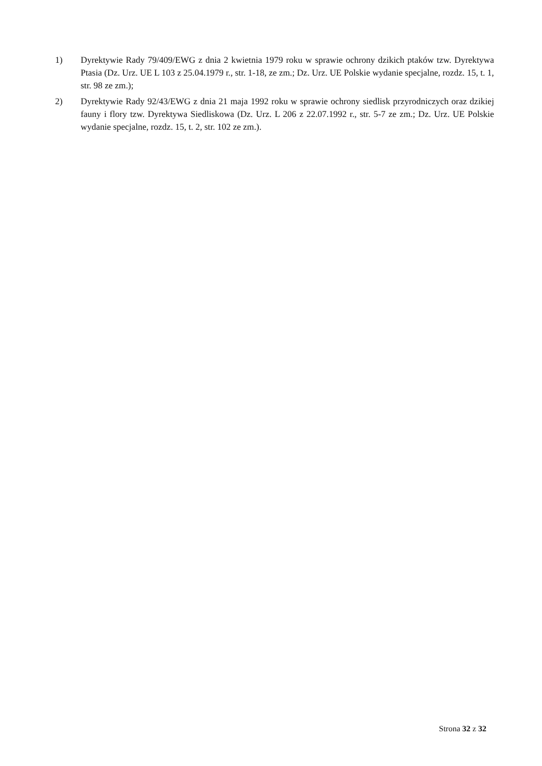1) Dyrektywie Rady 79/409/EWG z dnia 2 kwietnia 1979 roku w sprawie ochrony dzikich ptaków tzw. Dyrektywa Ptasia (Dz. Urz. UE L 103 z 25.04.1979 r., str. 1-18, ze zm.; Dz. Urz. UE Polskie wydanie specjalne, rozdz. 15, t. 1, str. 98 ze zm.);
2) Dyrektywie Rady 92/43/EWG z dnia 21 maja 1992 roku w sprawie ochrony siedlisk przyrodniczych oraz dzikiej fauny i flory tzw. Dyrektywa Siedliskowa (Dz. Urz. L 206 z 22.07.1992 r., str. 5-7 ze zm.; Dz. Urz. UE Polskie wydanie specjalne, rozdz. 15, t. 2, str. 102 ze zm.).
Strona 32 z 32